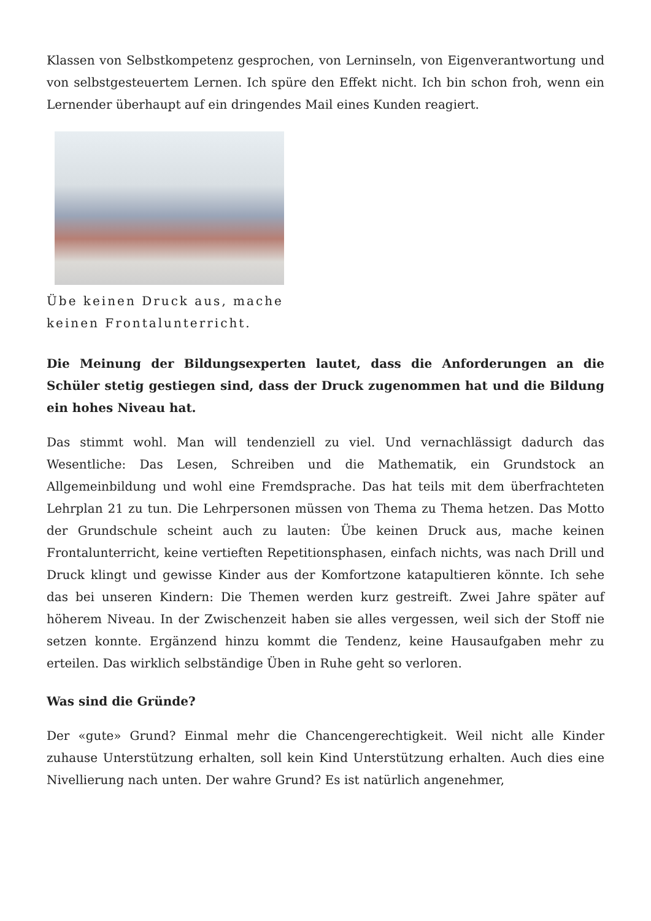Klassen von Selbstkompetenz gesprochen, von Lerninseln, von Eigenverantwortung und von selbstgesteuertem Lernen. Ich spüre den Effekt nicht. Ich bin schon froh, wenn ein Lernender überhaupt auf ein dringendes Mail eines Kunden reagiert.
Übe keinen Druck aus, mache keinen Frontalunterricht.
Die Meinung der Bildungsexperten lautet, dass die Anforderungen an die Schüler stetig gestiegen sind, dass der Druck zugenommen hat und die Bildung ein hohes Niveau hat.
Das stimmt wohl. Man will tendenziell zu viel. Und vernachlässigt dadurch das Wesentliche: Das Lesen, Schreiben und die Mathematik, ein Grundstock an Allgemeinbildung und wohl eine Fremdsprache. Das hat teils mit dem überfrachteten Lehrplan 21 zu tun. Die Lehrpersonen müssen von Thema zu Thema hetzen. Das Motto der Grundschule scheint auch zu lauten: Übe keinen Druck aus, mache keinen Frontalunterricht, keine vertieften Repetitionsphasen, einfach nichts, was nach Drill und Druck klingt und gewisse Kinder aus der Komfortzone katapultieren könnte. Ich sehe das bei unseren Kindern: Die Themen werden kurz gestreift. Zwei Jahre später auf höherem Niveau. In der Zwischenzeit haben sie alles vergessen, weil sich der Stoff nie setzen konnte. Ergänzend hinzu kommt die Tendenz, keine Hausaufgaben mehr zu erteilen. Das wirklich selbständige Üben in Ruhe geht so verloren.
Was sind die Gründe?
Der «gute» Grund? Einmal mehr die Chancengerechtigkeit. Weil nicht alle Kinder zuhause Unterstützung erhalten, soll kein Kind Unterstützung erhalten. Auch dies eine Nivellierung nach unten. Der wahre Grund? Es ist natürlich angenehmer,